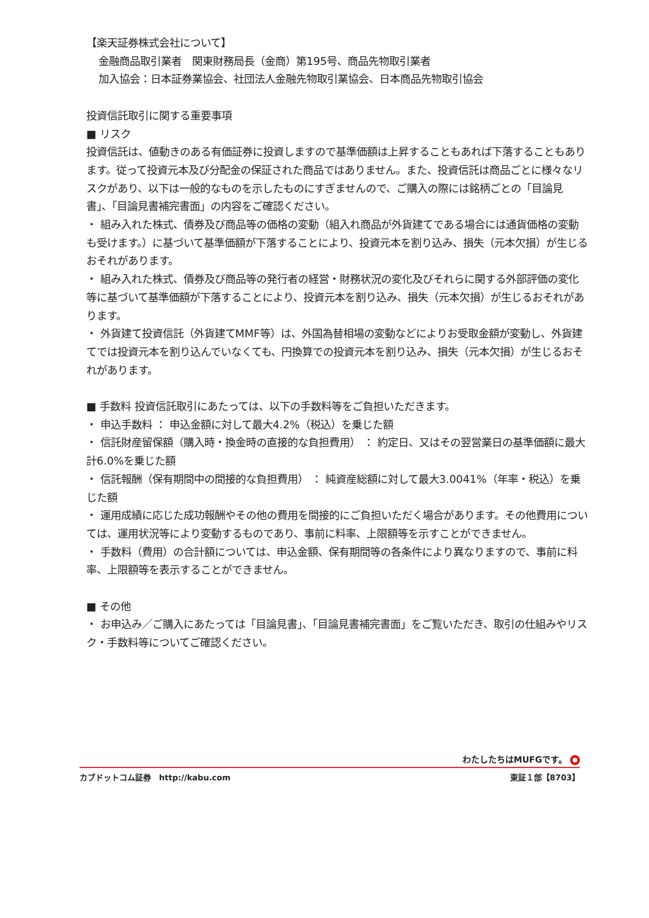【楽天証券株式会社について】
金融商品取引業者　関東財務局長（金商）第195号、商品先物取引業者
加入協会：日本証券業協会、社団法人金融先物取引業協会、日本商品先物取引協会
投資信託取引に関する重要事項
■ リスク
投資信託は、値動きのある有価証券に投資しますので基準価額は上昇することもあれば下落することもあります。従って投資元本及び分配金の保証された商品ではありません。また、投資信託は商品ごとに様々なリスクがあり、以下は一般的なものを示したものにすぎませんので、ご購入の際には銘柄ごとの「目論見書」、「目論見書補完書面」の内容をご確認ください。
・ 組み入れた株式、債券及び商品等の価格の変動（組入れ商品が外貨建てである場合には通貨価格の変動も受けます。）に基づいて基準価額が下落することにより、投資元本を割り込み、損失（元本欠損）が生じるおそれがあります。
・ 組み入れた株式、債券及び商品等の発行者の経営・財務状況の変化及びそれらに関する外部評価の変化等に基づいて基準価額が下落することにより、投資元本を割り込み、損失（元本欠損）が生じるおそれがあります。
・ 外貨建て投資信託（外貨建てMMF等）は、外国為替相場の変動などによりお受取金額が変動し、外貨建てでは投資元本を割り込んでいなくても、円換算での投資元本を割り込み、損失（元本欠損）が生じるおそれがあります。
■ 手数料 投資信託取引にあたっては、以下の手数料等をご負担いただきます。
・ 申込手数料 ： 申込金額に対して最大4.2%（税込）を乗じた額
・ 信託財産留保額（購入時・換金時の直接的な負担費用） ： 約定日、又はその翌営業日の基準価額に最大計6.0%を乗じた額
・ 信託報酬（保有期間中の間接的な負担費用） ： 純資産総額に対して最大3.0041%（年率・税込）を乗じた額
・ 運用成績に応じた成功報酬やその他の費用を間接的にご負担いただく場合があります。その他費用については、運用状況等により変動するものであり、事前に料率、上限額等を示すことができません。
・ 手数料（費用）の合計額については、申込金額、保有期間等の各条件により異なりますので、事前に料率、上限額等を表示することができません。
■ その他
・ お申込み／ご購入にあたっては「目論見書」、「目論見書補完書面」をご覧いただき、取引の仕組みやリスク・手数料等についてご確認ください。
わたしたちはMUFGです。
カブドットコム証券　http://kabu.com 東証１部【8703】